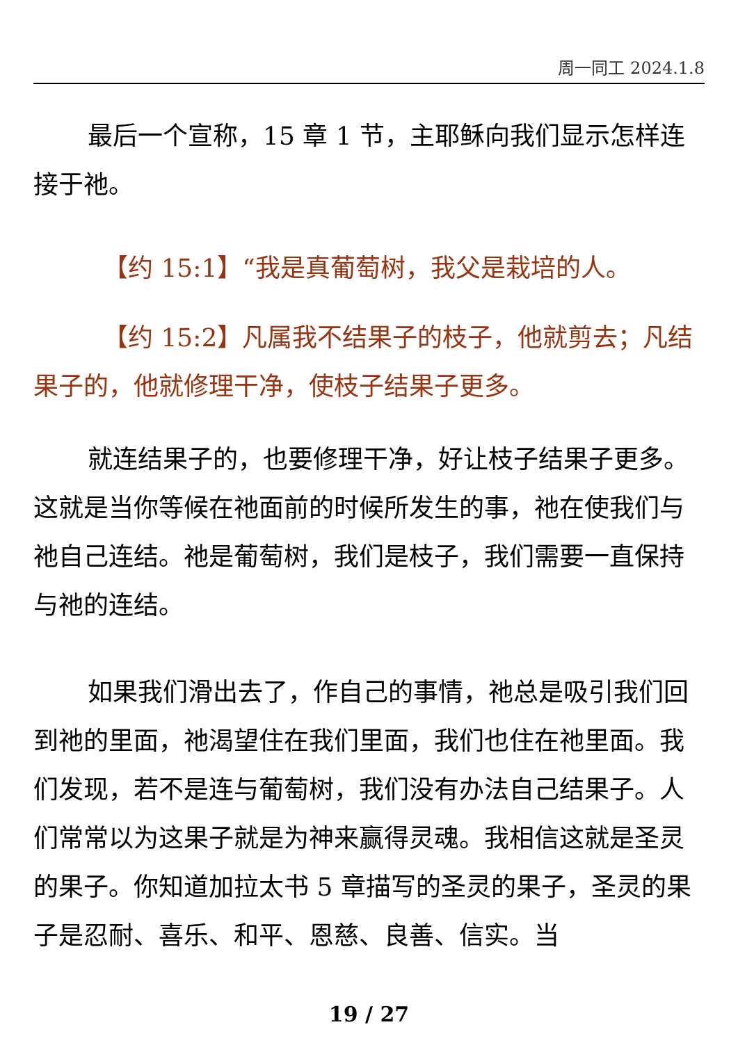周一同工 2024.1.8
最后一个宣称，15 章 1 节，主耶稣向我们显示怎样连接于祂。
【约 15:1】“我是真葡萄树，我父是栽培的人。
【约 15:2】凡属我不结果子的枝子，他就剪去；凡结果子的，他就修理干净，使枝子结果子更多。
就连结果子的，也要修理干净，好让枝子结果子更多。这就是当你等候在祂面前的时候所发生的事，祂在使我们与祂自己连结。祂是葡萄树，我们是枝子，我们需要一直保持与祂的连结。
如果我们滑出去了，作自己的事情，祂总是吸引我们回到祂的里面，祂渴望住在我们里面，我们也住在祂里面。我们发现，若不是连与葡萄树，我们没有办法自己结果子。人们常常以为这果子就是为神来赢得灵魂。我相信这就是圣灵的果子。你知道加拉太书 5 章描写的圣灵的果子，圣灵的果子是忍耐、喜乐、和平、恩慈、良善、信实。当
19 / 27